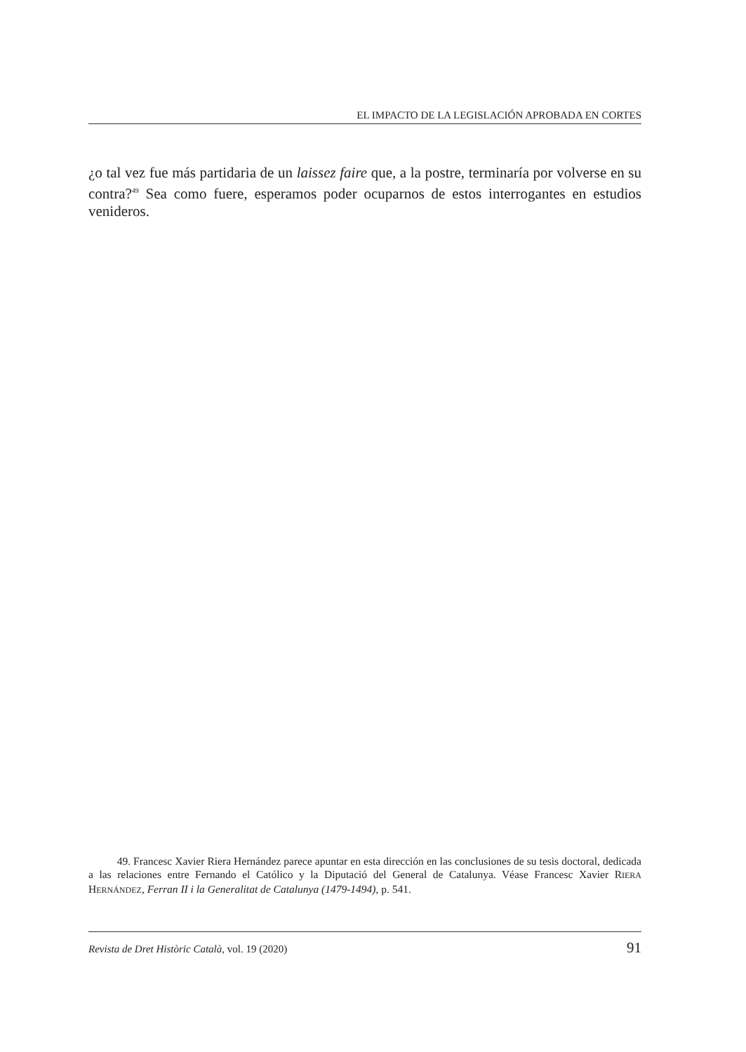EL IMPACTO DE LA LEGISLACIÓN APROBADA EN CORTES
¿o tal vez fue más partidaria de un laissez faire que, a la postre, terminaría por volverse en su contra?<sup>49</sup> Sea como fuere, esperamos poder ocuparnos de estos interrogantes en estudios venideros.
49. Francesc Xavier Riera Hernández parece apuntar en esta dirección en las conclusiones de su tesis doctoral, dedicada a las relaciones entre Fernando el Católico y la Diputació del General de Catalunya. Véase Francesc Xavier RIERA HERNÁNDEZ, Ferran II i la Generalitat de Catalunya (1479-1494), p. 541.
Revista de Dret Històric Català, vol. 19 (2020) 91